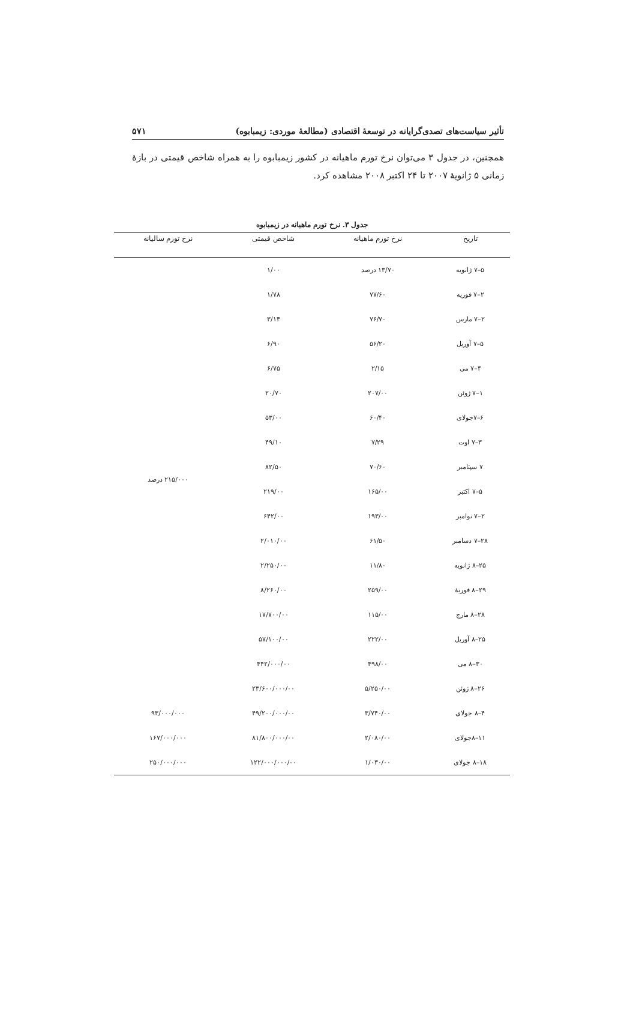تأثیر سیاست‌های تصدی‌گرایانه در توسعهٔ اقتصادی (مطالعهٔ موردی: زیمبابوه) ۵۷۱
همچنین، در جدول ۳ می‌توان نرخ تورم ماهیانه در کشور زیمبابوه را به همراه شاخص قیمتی در بازهٔ زمانی ۵ ژانویهٔ ۲۰۰۷ تا ۲۴ اکتبر ۲۰۰۸ مشاهده کرد.
جدول ۳. نرخ تورم ماهیانه در زیمبابوه
| تاریخ | نرخ تورم ماهیانه | شاخص قیمتی | نرخ تورم سالیانه |
| --- | --- | --- | --- |
| ۵–۷ ژانویه | ۱۳/۷۰ درصد | ۱/۰۰ | ۲۱۵/۰۰۰ درصد |
| ۲–۷ فوریه | ۷۷/۶۰ | ۱/۷۸ | |
| ۲–۷ مارس | ۷۶/۷۰ | ۳/۱۴ | |
| ۵–۷ آوریل | ۵۶/۲۰ | ۶/۹۰ | |
| ۴–۷ می | ۲/۱۵ | ۶/۷۵ | |
| ۱–۷ ژوئن | ۲۰۷/۰۰ | ۲۰/۷۰ | |
| ۶–۷جولای | ۶۰/۴۰ | ۵۳/۰۰ | |
| ۳–۷ اوت | ۷/۲۹ | ۴۹/۱۰ | |
| ۷ سپتامبر | ۷۰/۶۰ | ۸۲/۵۰ | |
| ۵–۷ اکتبر | ۱۶۵/۰۰ | ۲۱۹/۰۰ | |
| ۲–۷ نوامبر | ۱۹۳/۰۰ | ۶۴۲/۰۰ | |
| ۲۸–۷ دسامبر | ۶۱/۵۰ | ۲/۰۱۰/۰۰ | |
| ۲۵–۸ ژانویه | ۱۱/۸۰ | ۲/۲۵۰/۰۰ | |
| ۲۹–۸ فوریهٔ | ۲۵۹/۰۰ | ۸/۲۶۰/۰۰ | |
| ۲۸–۸ مارچ | ۱۱۵/۰۰ | ۱۷/۷۰۰/۰۰ | |
| ۲۵–۸ آوریل | ۲۲۲/۰۰ | ۵۷/۱۰۰/۰۰ | |
| ۳۰–۸ می | ۴۹۸/۰۰ | ۴۴۲/۰۰۰/۰۰ | |
| ۲۶–۸ ژوئن | ۵/۲۵۰/۰۰ | ۲۳/۶۰۰/۰۰۰/۰۰ | |
| ۴–۸ جولای | ۳/۷۴۰/۰۰ | ۴۹/۲۰۰/۰۰۰/۰۰ | ۹۳/۰۰۰/۰۰۰ |
| ۱۱–۸جولای | ۲/۰۸۰/۰۰ | ۸۱/۸۰۰/۰۰۰/۰۰ | ۱۶۷/۰۰۰/۰۰۰ |
| ۱۸–۸ جولای | ۱/۰۳۰/۰۰ | ۱۲۲/۰۰۰/۰۰۰/۰۰ | ۲۵۰/۰۰۰/۰۰۰ |